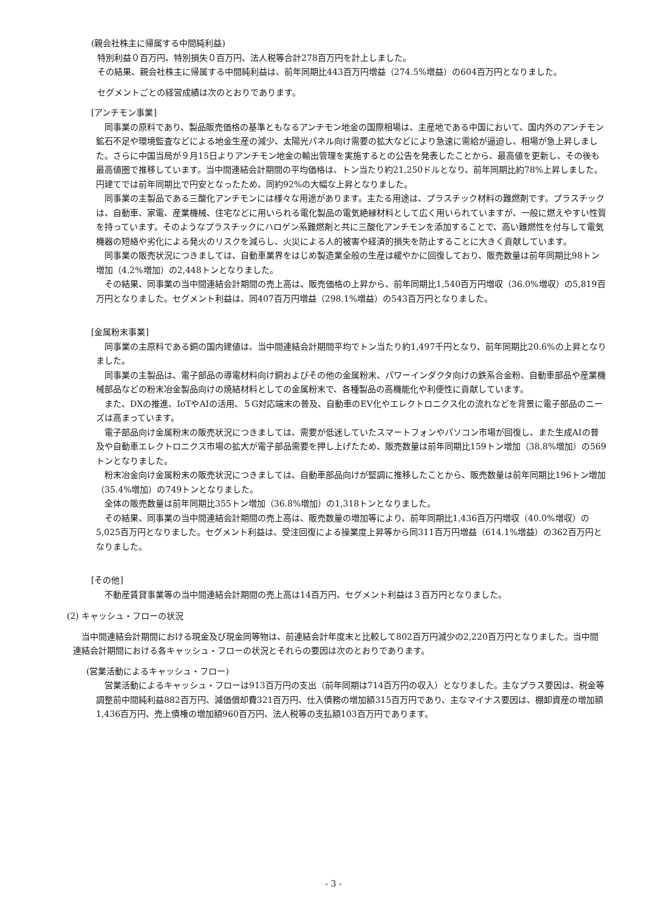(親会社株主に帰属する中間純利益)
特別利益０百万円、特別損失０百万円、法人税等合計278百万円を計上しました。
その結果、親会社株主に帰属する中間純利益は、前年同期比443百万円増益（274.5%増益）の604百万円となりました。
セグメントごとの経営成績は次のとおりであります。
[アンチモン事業]
　同事業の原料であり、製品販売価格の基準ともなるアンチモン地金の国際相場は、主産地である中国において、国内外のアンチモン鉱石不足や環境監査などによる地金生産の減少、太陽光パネル向け需要の拡大などにより急速に需給が逼迫し、相場が急上昇しました。さらに中国当局が９月15日よりアンチモン地金の輸出管理を実施するとの公告を発表したことから、最高値を更新し、その後も最高値圏で推移しています。当中間連結会計期間の平均価格は、トン当たり約21,250ドルとなり、前年同期比約78%上昇しました。円建てでは前年同期比で円安となったため、同約92%の大幅な上昇となりました。
　同事業の主製品である三酸化アンチモンには様々な用途があります。主たる用途は、プラスチック材料の難燃剤です。プラスチックは、自動車、家電、産業機械、住宅などに用いられる電化製品の電気絶縁材料として広く用いられていますが、一般に燃えやすい性質を持っています。そのようなプラスチックにハロゲン系難燃剤と共に三酸化アンチモンを添加することで、高い難燃性を付与して電気機器の短絡や劣化による発火のリスクを減らし、火災による人的被害や経済的損失を防止することに大きく貢献しています。
　同事業の販売状況につきましては、自動車業界をはじめ製造業全般の生産は緩やかに回復しており、販売数量は前年同期比98トン増加（4.2%増加）の2,448トンとなりました。
　その結果、同事業の当中間連結会計期間の売上高は、販売価格の上昇から、前年同期比1,540百万円増収（36.0%増収）の5,819百万円となりました。セグメント利益は、同407百万円増益（298.1%増益）の543百万円となりました。
[金属粉末事業]
　同事業の主原料である銅の国内建値は、当中間連結会計期間平均でトン当たり約1,497千円となり、前年同期比20.6%の上昇となりました。
　同事業の主製品は、電子部品の導電材料向け銅およびその他の金属粉末、パワーインダクタ向けの鉄系合金粉、自動車部品や産業機械部品などの粉末冶金製品向けの焼結材料としての金属粉末で、各種製品の高機能化や利便性に貢献しています。
　また、DXの推進、IoTやAIの活用、５G対応端末の普及、自動車のEV化やエレクトロニクス化の流れなどを背景に電子部品のニーズは高まっています。
　電子部品向け金属粉末の販売状況につきましては、需要が低迷していたスマートフォンやパソコン市場が回復し、また生成AIの普及や自動車エレクトロニクス市場の拡大が電子部品需要を押し上げたため、販売数量は前年同期比159トン増加（38.8%増加）の569トンとなりました。
　粉末冶金向け金属粉末の販売状況につきましては、自動車部品向けが堅調に推移したことから、販売数量は前年同期比196トン増加（35.4%増加）の749トンとなりました。
　全体の販売数量は前年同期比355トン増加（36.8%増加）の1,318トンとなりました。
　その結果、同事業の当中間連結会計期間の売上高は、販売数量の増加等により、前年同期比1,436百万円増収（40.0%増収）の5,025百万円となりました。セグメント利益は、受注回復による操業度上昇等から同311百万円増益（614.1%増益）の362百万円となりました。
[その他]
　不動産賃貸事業等の当中間連結会計期間の売上高は14百万円、セグメント利益は３百万円となりました。
(2) キャッシュ・フローの状況
　当中間連結会計期間における現金及び現金同等物は、前連結会計年度末と比較して802百万円減少の2,220百万円となりました。当中間連結会計期間における各キャッシュ・フローの状況とそれらの要因は次のとおりであります。
(営業活動によるキャッシュ・フロー)
　営業活動によるキャッシュ・フローは913百万円の支出（前年同期は714百万円の収入）となりました。主なプラス要因は、税金等調整前中間純利益882百万円、減価償却費321百万円、仕入債務の増加額315百万円であり、主なマイナス要因は、棚卸資産の増加額1,436百万円、売上債権の増加額960百万円、法人税等の支払額103百万円であります。
- 3 -